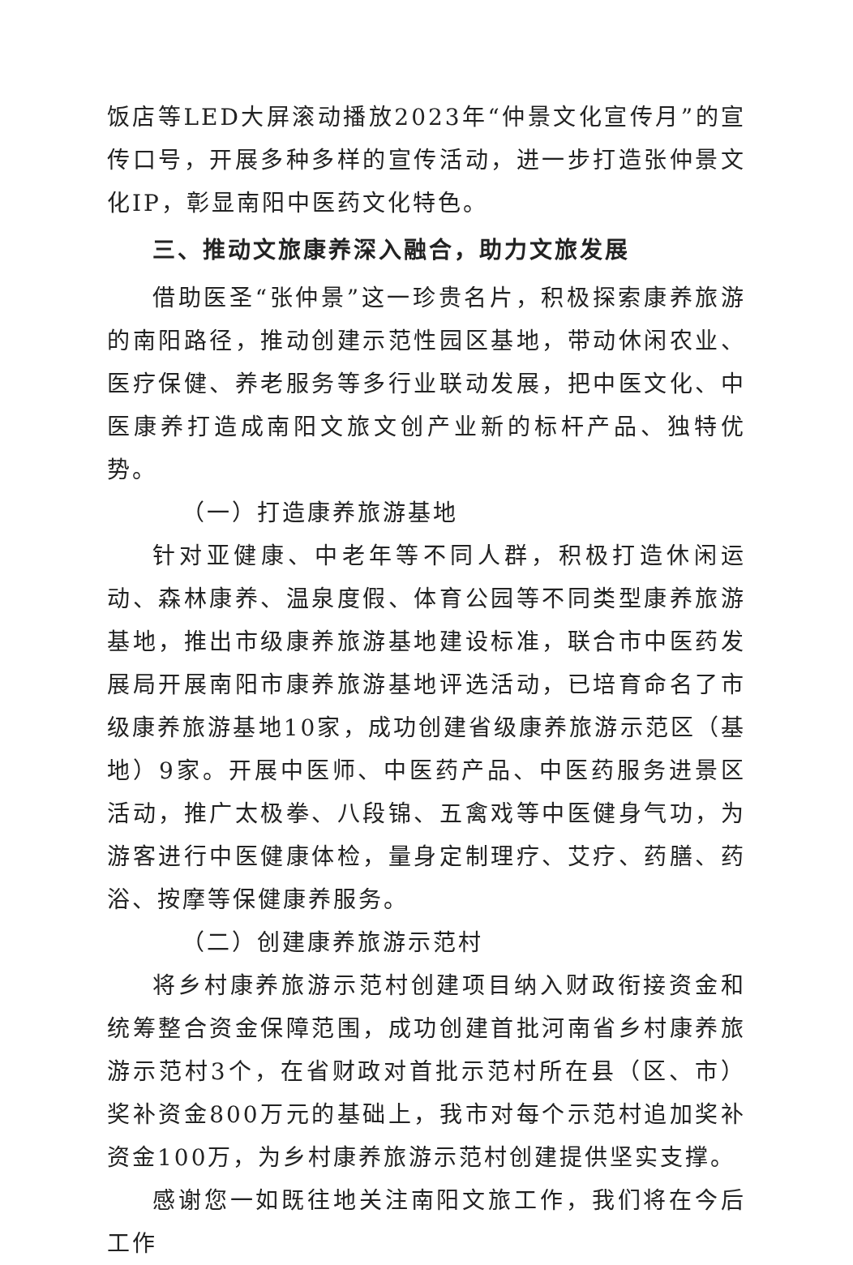饭店等LED大屏滚动播放2023年“仲景文化宣传月”的宣传口号，开展多种多样的宣传活动，进一步打造张仲景文化IP，彰显南阳中医药文化特色。
三、推动文旅康养深入融合，助力文旅发展
借助医圣“张仲景”这一珍贵名片，积极探索康养旅游的南阳路径，推动创建示范性园区基地，带动休闲农业、医疗保健、养老服务等多行业联动发展，把中医文化、中医康养打造成南阳文旅文创产业新的标杆产品、独特优势。
（一）打造康养旅游基地
针对亚健康、中老年等不同人群，积极打造休闲运动、森林康养、温泉度假、体育公园等不同类型康养旅游基地，推出市级康养旅游基地建设标准，联合市中医药发展局开展南阳市康养旅游基地评选活动，已培育命名了市级康养旅游基地10家，成功创建省级康养旅游示范区（基地）9家。开展中医师、中医药产品、中医药服务进景区活动，推广太极拳、八段锦、五禽戏等中医健身气功，为游客进行中医健康体检，量身定制理疗、艾疗、药膳、药浴、按摩等保健康养服务。
（二）创建康养旅游示范村
将乡村康养旅游示范村创建项目纳入财政衔接资金和统筹整合资金保障范围，成功创建首批河南省乡村康养旅游示范村3个，在省财政对首批示范村所在县（区、市）奖补资金800万元的基础上，我市对每个示范村追加奖补资金100万，为乡村康养旅游示范村创建提供坚实支撑。
感谢您一如既往地关注南阳文旅工作，我们将在今后工作